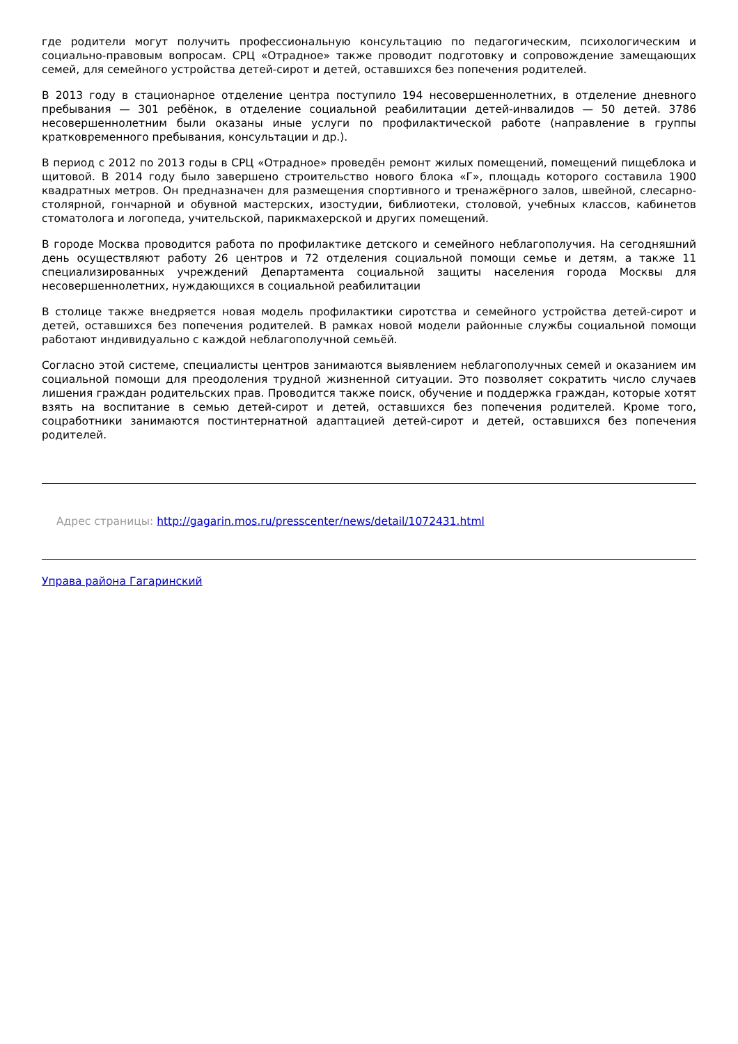где родители могут получить профессиональную консультацию по педагогическим, психологическим и социально-правовым вопросам. СРЦ «Отрадное» также проводит подготовку и сопровождение замещающих семей, для семейного устройства детей-сирот и детей, оставшихся без попечения родителей.
В 2013 году в стационарное отделение центра поступило 194 несовершеннолетних, в отделение дневного пребывания — 301 ребёнок, в отделение социальной реабилитации детей-инвалидов — 50 детей. 3786 несовершеннолетним были оказаны иные услуги по профилактической работе (направление в группы кратковременного пребывания, консультации и др.).
В период с 2012 по 2013 годы в СРЦ «Отрадное» проведён ремонт жилых помещений, помещений пищеблока и щитовой. В 2014 году было завершено строительство нового блока «Г», площадь которого составила 1900 квадратных метров. Он предназначен для размещения спортивного и тренажёрного залов, швейной, слесарно-столярной, гончарной и обувной мастерских, изостудии, библиотеки, столовой, учебных классов, кабинетов стоматолога и логопеда, учительской, парикмахерской и других помещений.
В городе Москва проводится работа по профилактике детского и семейного неблагополучия. На сегодняшний день осуществляют работу 26 центров и 72 отделения социальной помощи семье и детям, а также 11 специализированных учреждений Департамента социальной защиты населения города Москвы для несовершеннолетних, нуждающихся в социальной реабилитации
В столице также внедряется новая модель профилактики сиротства и семейного устройства детей-сирот и детей, оставшихся без попечения родителей. В рамках новой модели районные службы социальной помощи работают индивидуально с каждой неблагополучной семьёй.
Согласно этой системе, специалисты центров занимаются выявлением неблагополучных семей и оказанием им социальной помощи для преодоления трудной жизненной ситуации. Это позволяет сократить число случаев лишения граждан родительских прав. Проводится также поиск, обучение и поддержка граждан, которые хотят взять на воспитание в семью детей-сирот и детей, оставшихся без попечения родителей. Кроме того, соцработники занимаются постинтернатной адаптацией детей-сирот и детей, оставшихся без попечения родителей.
Адрес страницы: http://gagarin.mos.ru/presscenter/news/detail/1072431.html
Управа района Гагаринский